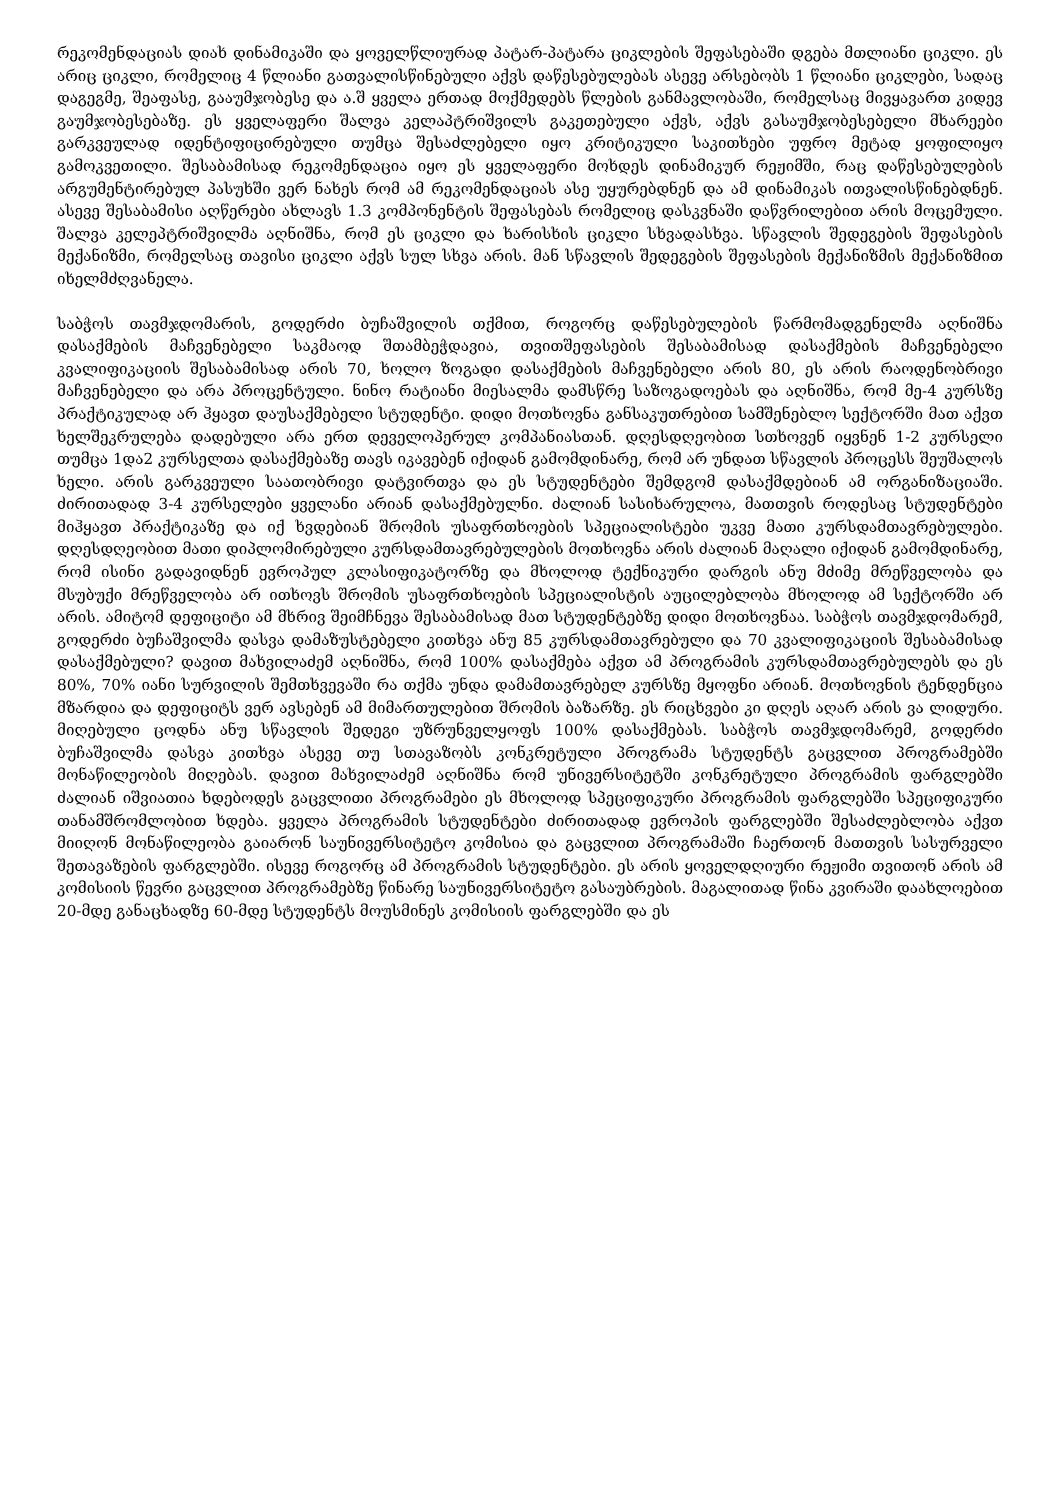რეკომენდაციას დიახ დინამიკაში და ყოველწლიურად პატარ-პატარა ციკლების შეფასებაში დგება მთლიანი ციკლი. ეს არიც ციკლი, რომელიც 4 წლიანი გათვალისწინებული აქვს დაწესებულებას ასევე არსებობს 1 წლიანი ციკლები, სადაც დაგეგმე, შეაფასე, გააუმჯობესე და ა.შ ყველა ერთად მოქმედებს წლების განმავლობაში, რომელსაც მივყავართ კიდევ გაუმჯობესებაზე. ეს ყველაფერი შალვა კელაპტრიშვილს გაკეთებული აქვს, აქვს გასაუმჯობესებელი მხარეები გარკვეულად იდენტიფიცირებული თუმცა შესაძლებელი იყო კრიტიკული საკითხები უფრო მეტად ყოფილიყო გამოკვეთილი. შესაბამისად რეკომენდაცია იყო ეს ყველაფერი მოხდეს დინამიკურ რეჟიმში, რაც დაწესებულების არგუმენტირებულ პასუხში ვერ ნახეს რომ ამ რეკომენდაციას ასე უყურებდნენ და ამ დინამიკას ითვალისწინებდნენ. ასევე შესაბამისი აღწერები ახლავს 1.3 კომპონენტის შეფასებას რომელიც დასკვნაში დაწვრილებით არის მოცემული. შალვა კელეპტრიშვილმა აღნიშნა, რომ ეს ციკლი და ხარისხის ციკლი სხვადასხვა. სწავლის შედეგების შეფასების მექანიზმი, რომელსაც თავისი ციკლი აქვს სულ სხვა არის. მან სწავლის შედეგების შეფასების მექანიზმის მექანიზმით იხელმძღვანელა.
საბჭოს თავმჯდომარის, გოდერძი ბუჩაშვილის თქმით, როგორც დაწესებულების წარმომადგენელმა აღნიშნა დასაქმების მაჩვენებელი საკმაოდ შთამბეჭდავია, თვითშეფასების შესაბამისად დასაქმების მაჩვენებელი კვალიფიკაციის შესაბამისად არის 70, ხოლო ზოგადი დასაქმების მაჩვენებელი არის 80, ეს არის რაოდენობრივი მაჩვენებელი და არა პროცენტული. ნინო რატიანი მიესალმა დამსწრე საზოგადოებას და აღნიშნა, რომ მე-4 კურსზე პრაქტიკულად არ ჰყავთ დაუსაქმებელი სტუდენტი. დიდი მოთხოვნა განსაკუთრებით სამშენებლო სექტორში მათ აქვთ ხელშეკრულება დადებული არა ერთ დეველოპერულ კომპანიასთან. დღესდღეობით სთხოვენ იყვნენ 1-2 კურსელი თუმცა 1და2 კურსელთა დასაქმებაზე თავს იკავებენ იქიდან გამომდინარე, რომ არ უნდათ სწავლის პროცესს შეუშალოს ხელი. არის გარკვეული საათობრივი დატვირთვა და ეს სტუდენტები შემდგომ დასაქმდებიან ამ ორგანიზაციაში. ძირითადად 3-4 კურსელები ყველანი არიან დასაქმებულნი. ძალიან სასიხარულოა, მათთვის როდესაც სტუდენტები მიჰყავთ პრაქტიკაზე და იქ ხვდებიან შრომის უსაფრთხოების სპეციალისტები უკვე მათი კურსდამთავრებულები. დღესდღეობით მათი დიპლომირებული კურსდამთავრებულების მოთხოვნა არის ძალიან მაღალი იქიდან გამომდინარე, რომ ისინი გადავიდნენ ევროპულ კლასიფიკატორზე და მხოლოდ ტექნიკური დარგის ანუ მძიმე მრეწველობა და მსუბუქი მრეწველობა არ ითხოვს შრომის უსაფრთხოების სპეციალისტის აუცილებლობა მხოლოდ ამ სექტორში არ არის. ამიტომ დეფიციტი ამ მხრივ შეიმჩნევა შესაბამისად მათ სტუდენტებზე დიდი მოთხოვნაა. საბჭოს თავმჯდომარემ, გოდერძი ბუჩაშვილმა დასვა დამაზუსტებელი კითხვა ანუ 85 კურსდამთავრებული და 70 კვალიფიკაციის შესაბამისად დასაქმებული? დავით მახვილაძემ აღნიშნა, რომ 100% დასაქმება აქვთ ამ პროგრამის კურსდამთავრებულებს და ეს 80%, 70% იანი სურვილის შემთხვევაში რა თქმა უნდა დამამთავრებელ კურსზე მყოფნი არიან. მოთხოვნის ტენდენცია მზარდია და დეფიციტს ვერ ავსებენ ამ მიმართულებით შრომის ბაზარზე. ეს რიცხვები კი დღეს აღარ არის ვა ლიდური. მიღებული ცოდნა ანუ სწავლის შედეგი უზრუნველყოფს 100% დასაქმებას. საბჭოს თავმჯდომარემ, გოდერძი ბუჩაშვილმა დასვა კითხვა ასევე თუ სთავაზობს კონკრეტული პროგრამა სტუდენტს გაცვლით პროგრამებში მონაწილეობის მიღებას. დავით მახვილაძემ აღნიშნა რომ უნივერსიტეტში კონკრეტული პროგრამის ფარგლებში ძალიან იშვიათია ხდებოდეს გაცვლითი პროგრამები ეს მხოლოდ სპეციფიკური პროგრამის ფარგლებში სპეციფიკური თანამშრომლობით ხდება. ყველა პროგრამის სტუდენტები ძირითადად ევროპის ფარგლებში შესაძლებლობა აქვთ მიიღონ მონაწილეობა გაიარონ საუნივერსიტეტო კომისია და გაცვლით პროგრამაში ჩაერთონ მათთვის სასურველი შეთავაზების ფარგლებში. ისევე როგორც ამ პროგრამის სტუდენტები. ეს არის ყოველდღიური რეჟიმი თვითონ არის ამ კომისიის წევრი გაცვლით პროგრამებზე წინარე საუნივერსიტეტო გასაუბრების. მაგალითად წინა კვირაში დაახლოებით 20-მდე განაცხადზე 60-მდე სტუდენტს მოუსმინეს კომისიის ფარგლებში და ეს